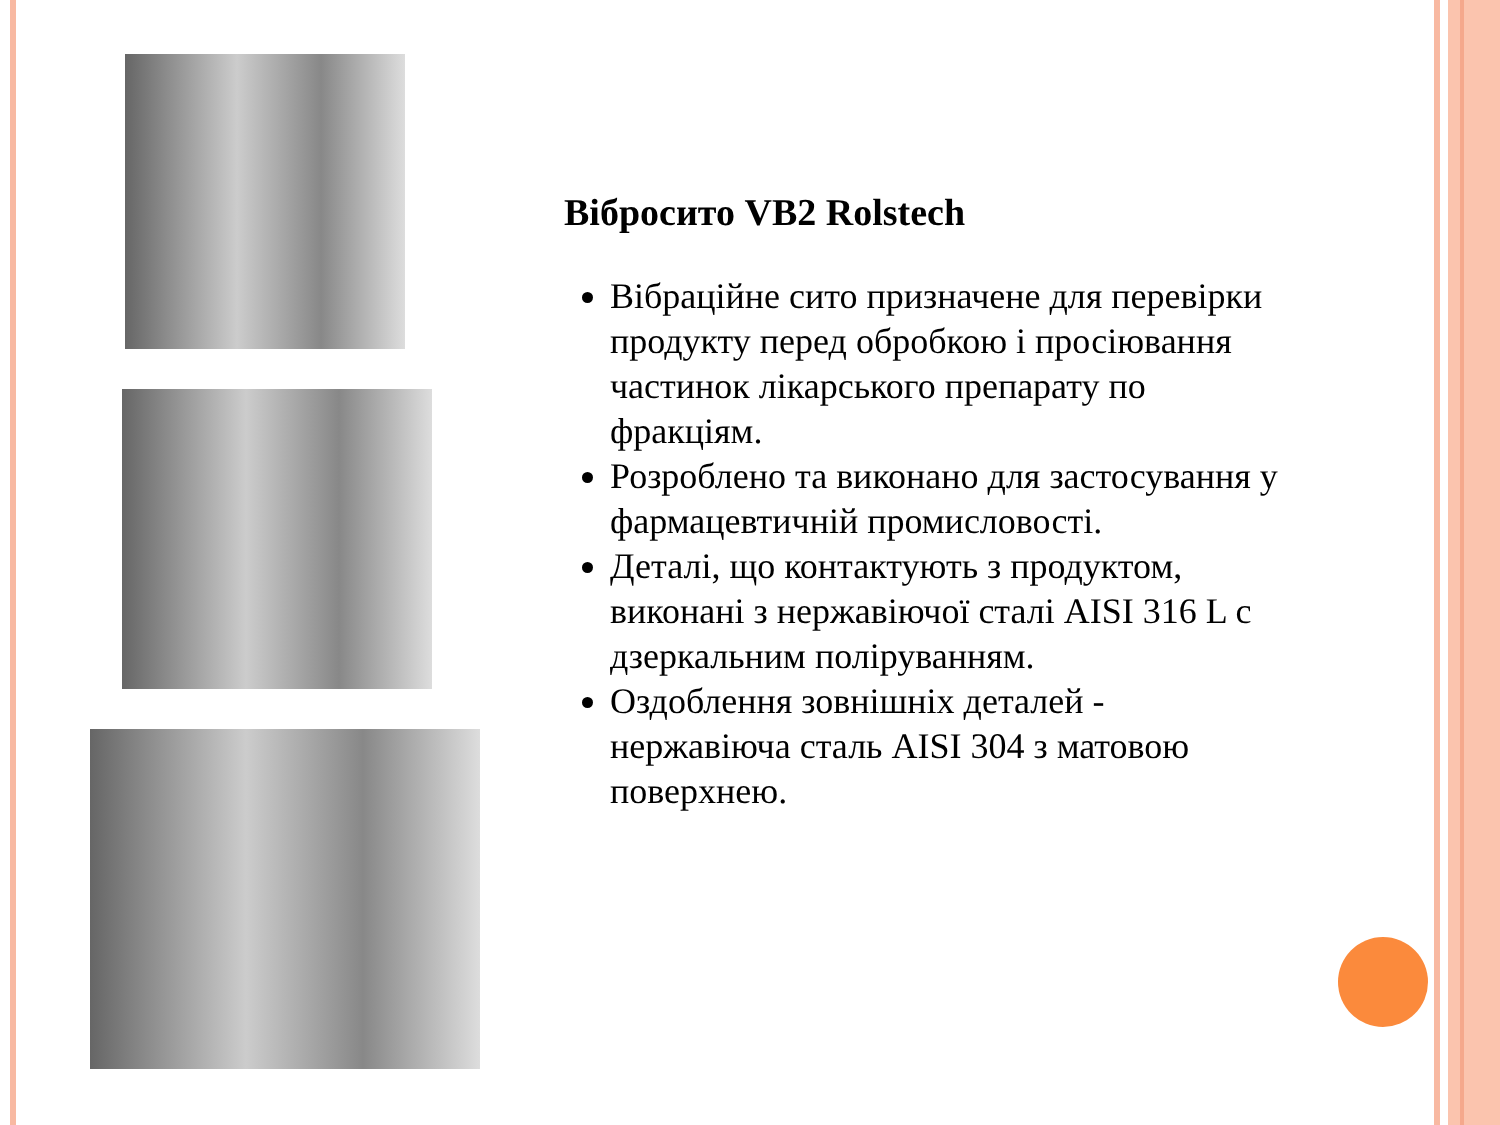Вібросито VB2 Rolstech
Вібраційне сито призначене для перевірки продукту перед обробкою і просіювання частинок лікарського препарату по фракціям.
Розроблено та виконано для застосування у фармацевтичній промисловості.
Деталі, що контактують з продуктом, виконані з нержавіючої сталі AISI 316 L с дзеркальним поліруванням.
Оздоблення зовнішніх деталей - нержавіюча сталь AISI 304 з матовою поверхнею.